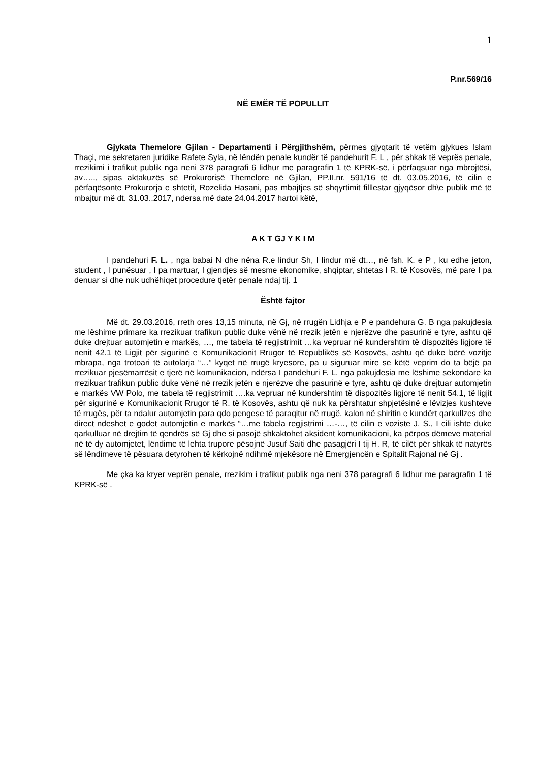1
P.nr.569/16
NË EMËR TË POPULLIT
Gjykata Themelore Gjilan - Departamenti i Përgjithshëm, përmes gjyqtarit të vetëm gjykues Islam Thaçi, me sekretaren juridike Rafete Syla, në lëndën penale kundër të pandehurit F. L , për shkak të veprës penale, rrezikimi i trafikut publik nga neni 378 paragrafi 6 lidhur me paragrafin 1 të KPRK-së, i përfaqsuar nga mbrojtësi, av….., sipas aktakuzës së Prokurorisë Themelore në Gjilan, PP.II.nr. 591/16 të dt. 03.05.2016, të cilin e përfaqësonte Prokurorja e shtetit, Rozelida Hasani, pas mbajtjes së shqyrtimit filllestar gjyqësor dh\e publik më të mbajtur më dt. 31.03..2017, ndersa më date 24.04.2017 hartoi këtë,
A K T GJ Y K I M
I pandehuri F. L. , nga babai N dhe nëna R.e lindur Sh, I lindur më dt…, në fsh. K. e P , ku edhe jeton, student , I punësuar , I pa martuar, I gjendjes së mesme ekonomike, shqiptar, shtetas I R. të Kosovës, më pare I pa denuar si dhe nuk udhëhiqet procedure tjetër penale ndaj tij. 1
Është fajtor
Më dt. 29.03.2016, rreth ores 13,15 minuta, në Gj, në rrugën Lidhja e P e pandehura G. B nga pakujdesia me lëshime primare ka rrezikuar trafikun public duke vënë në rrezik jetën e njerëzve dhe pasurinë e tyre, ashtu që duke drejtuar automjetin e markës, …, me tabela të regjistrimit …ka vepruar në kundershtim të dispozitës ligjore të nenit 42.1 të Ligjit për sigurinë e Komunikacionit Rrugor të Republikës së Kosovës, ashtu që duke bërë vozitje mbrapa, nga trotoari të autolarja “…” kyqet në rrugë kryesore, pa u siguruar mire se këtë veprim do ta bëjë pa rrezikuar pjesëmarrësit e tjerë në komunikacion, ndërsa I pandehuri F. L. nga pakujdesia me lëshime sekondare ka rrezikuar trafikun public duke vënë në rrezik jetën e njerëzve dhe pasurinë e tyre, ashtu që duke drejtuar automjetin e markës VW Polo, me tabela të regjistrimit ….ka vepruar në kundershtim të dispozitës ligjore të nenit 54.1, të ligjit për sigurinë e Komunikacionit Rrugor të R. të Kosovës, ashtu që nuk ka përshtatur shpjetësinë e lëvizjes kushteve të rrugës, për ta ndalur automjetin para qdo pengese të paraqitur në rrugë, kalon në shiritin e kundërt qarkullzes dhe direct ndeshet e godet automjetin e markës “…me tabela regjistrimi …-…, të cilin e voziste J. S., I cili ishte duke qarkulluar në drejtim të qendrës së Gj dhe si pasojë shkaktohet aksident komunikacioni, ka përpos dëmeve material në të dy automjetet, lëndime të lehta trupore pësojnë Jusuf Saiti dhe pasagjëri I tij H. R, të cilët për shkak të natyrës së lëndimeve të pësuara detyrohen të kërkojnë ndihmë mjekësore në Emergjencën e Spitalit Rajonal në Gj .
Me çka ka kryer veprën penale, rrezikim i trafikut publik nga neni 378 paragrafi 6 lidhur me paragrafin 1 të KPRK-së .